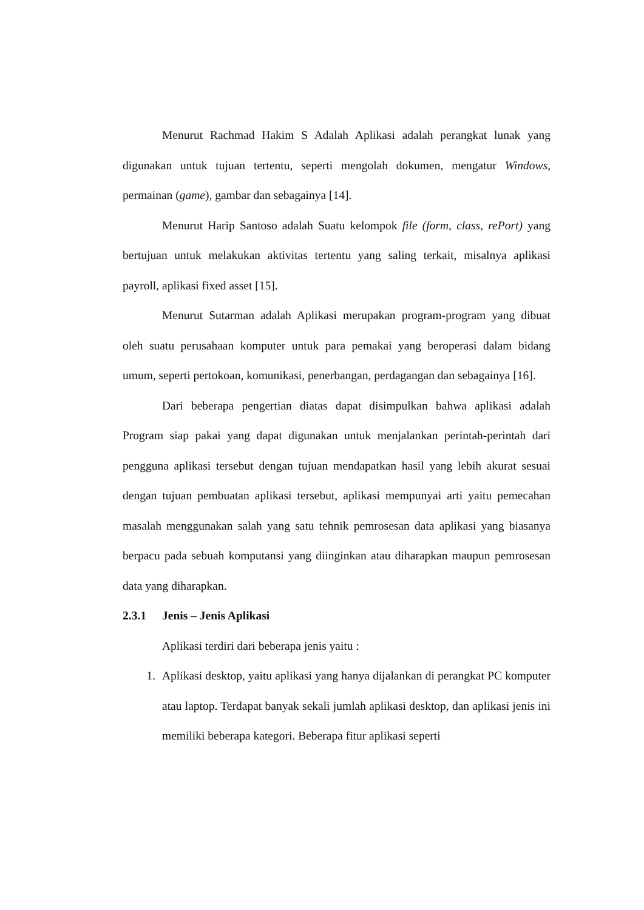Menurut Rachmad Hakim S Adalah Aplikasi adalah perangkat lunak yang digunakan untuk tujuan tertentu, seperti mengolah dokumen, mengatur Windows, permainan (game), gambar dan sebagainya [14].
Menurut Harip Santoso adalah Suatu kelompok file (form, class, rePort) yang bertujuan untuk melakukan aktivitas tertentu yang saling terkait, misalnya aplikasi payroll, aplikasi fixed asset [15].
Menurut Sutarman adalah Aplikasi merupakan program-program yang dibuat oleh suatu perusahaan komputer untuk para pemakai yang beroperasi dalam bidang umum, seperti pertokoan, komunikasi, penerbangan, perdagangan dan sebagainya [16].
Dari beberapa pengertian diatas dapat disimpulkan bahwa aplikasi adalah Program siap pakai yang dapat digunakan untuk menjalankan perintah-perintah dari pengguna aplikasi tersebut dengan tujuan mendapatkan hasil yang lebih akurat sesuai dengan tujuan pembuatan aplikasi tersebut, aplikasi mempunyai arti yaitu pemecahan masalah menggunakan salah yang satu tehnik pemrosesan data aplikasi yang biasanya berpacu pada sebuah komputansi yang diinginkan atau diharapkan maupun pemrosesan data yang diharapkan.
2.3.1 Jenis – Jenis Aplikasi
Aplikasi terdiri dari beberapa jenis yaitu :
1. Aplikasi desktop, yaitu aplikasi yang hanya dijalankan di perangkat PC komputer atau laptop. Terdapat banyak sekali jumlah aplikasi desktop, dan aplikasi jenis ini memiliki beberapa kategori. Beberapa fitur aplikasi seperti